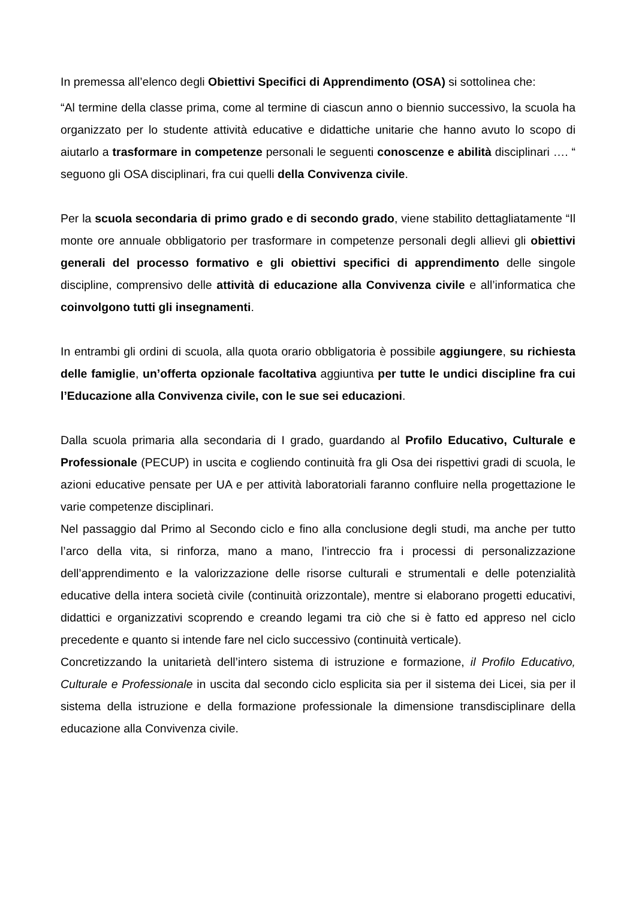In premessa all’elenco degli Obiettivi Specifici di Apprendimento (OSA) si sottolinea che:
“Al termine della classe prima, come al termine di ciascun anno o biennio successivo, la scuola ha organizzato per lo studente attività educative e didattiche unitarie che hanno avuto lo scopo di aiutarlo a trasformare in competenze personali le seguenti conoscenze e abilità disciplinari …. “ seguono gli OSA disciplinari, fra cui quelli della Convivenza civile.
Per la scuola secondaria di primo grado e di secondo grado, viene stabilito dettagliatamente “Il monte ore annuale obbligatorio per trasformare in competenze personali degli allievi gli obiettivi generali del processo formativo e gli obiettivi specifici di apprendimento delle singole discipline, comprensivo delle attività di educazione alla Convivenza civile e all’informatica che coinvolgono tutti gli insegnamenti.
In entrambi gli ordini di scuola, alla quota orario obbligatoria è possibile aggiungere, su richiesta delle famiglie, un’offerta opzionale facoltativa aggiuntiva per tutte le undici discipline fra cui l’Educazione alla Convivenza civile, con le sue sei educazioni.
Dalla scuola primaria alla secondaria di I grado, guardando al Profilo Educativo, Culturale e Professionale (PECUP) in uscita e cogliendo continuità fra gli Osa dei rispettivi gradi di scuola, le azioni educative pensate per UA e per attività laboratoriali faranno confluire nella progettazione le varie competenze disciplinari.
Nel passaggio dal Primo al Secondo ciclo e fino alla conclusione degli studi, ma anche per tutto l’arco della vita, si rinforza, mano a mano, l’intreccio fra i processi di personalizzazione dell’apprendimento e la valorizzazione delle risorse culturali e strumentali e delle potenzialità educative della intera società civile (continuità orizzontale), mentre si elaborano progetti educativi, didattici e organizzativi scoprendo e creando legami tra ciò che si è fatto ed appreso nel ciclo precedente e quanto si intende fare nel ciclo successivo (continuità verticale).
Concretizzando la unitarietà dell’intero sistema di istruzione e formazione, il Profilo Educativo, Culturale e Professionale in uscita dal secondo ciclo esplicita sia per il sistema dei Licei, sia per il sistema della istruzione e della formazione professionale la dimensione transdisciplinare della educazione alla Convivenza civile.